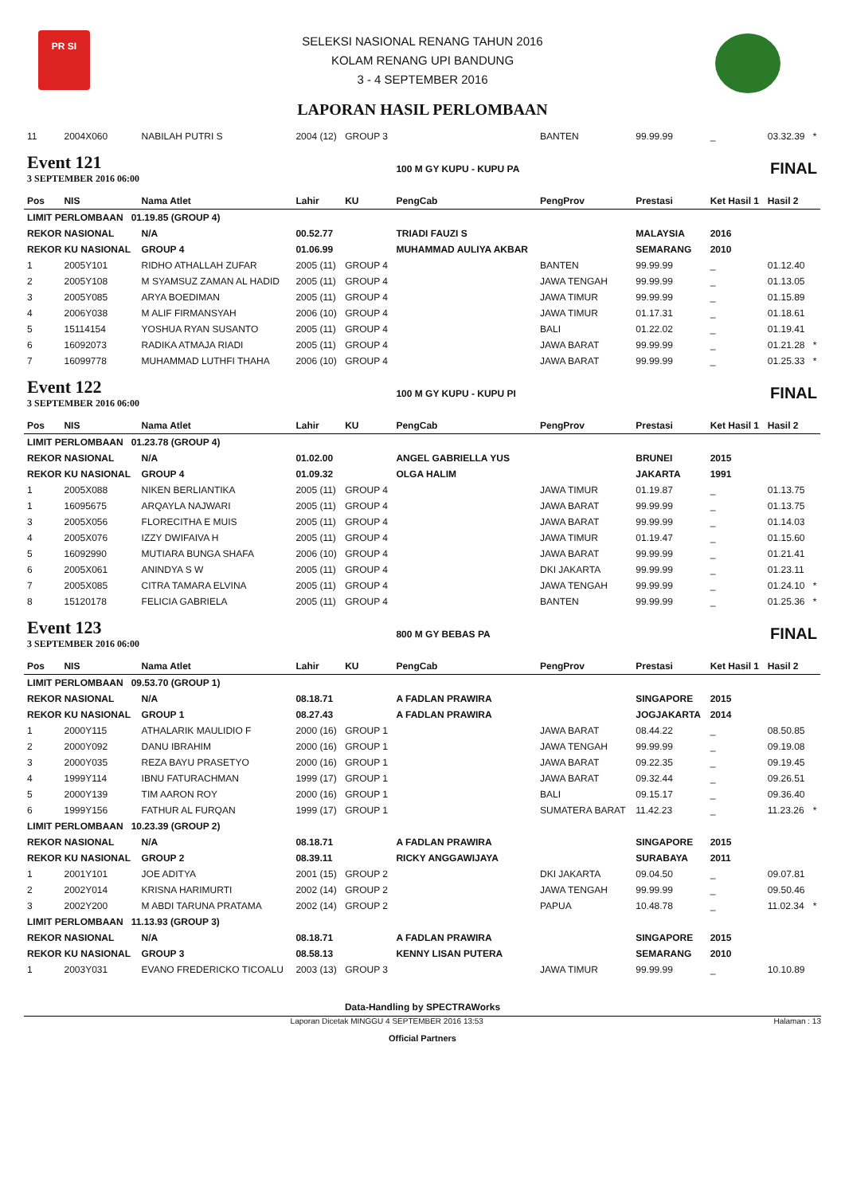PR SI
SELEKSI NASIONAL RENANG TAHUN 2016
KOLAM RENANG UPI BANDUNG
3 - 4 SEPTEMBER 2016
LAPORAN HASIL PERLOMBAAN
| 11 | 2004X060 | NABILAH PUTRI S | 2004 (12) | GROUP 3 | | BANTEN | 99.99.99 | _ | 03.32.39 | * |
| Event 121 3 SEPTEMBER 2016 06:00 | | | | | 100 M GY KUPU - KUPU PA | | | FINAL | | |
| Pos | NIS | Nama Atlet | Lahir | KU | PengCab | PengProv | Prestasi | Ket Hasil 1 | Hasil 2 | |
| LIMIT PERLOMBAAN 01.19.85 (GROUP 4) | | | | | | | | | | |
| REKOR NASIONAL | | N/A | 00.52.77 | | TRIADI FAUZI S | | MALAYSIA | 2016 | | |
| REKOR KU NASIONAL | | GROUP 4 | 01.06.99 | | MUHAMMAD AULIYA AKBAR | | SEMARANG | 2010 | | |
| 1 | 2005Y101 | RIDHO ATHALLAH ZUFAR | 2005 (11) | GROUP 4 | | BANTEN | 99.99.99 | _ | 01.12.40 | |
| 2 | 2005Y108 | M SYAMSUZ ZAMAN AL HADID | 2005 (11) | GROUP 4 | | JAWA TENGAH | 99.99.99 | _ | 01.13.05 | |
| 3 | 2005Y085 | ARYA BOEDIMAN | 2005 (11) | GROUP 4 | | JAWA TIMUR | 99.99.99 | _ | 01.15.89 | |
| 4 | 2006Y038 | M ALIF FIRMANSYAH | 2006 (10) | GROUP 4 | | JAWA TIMUR | 01.17.31 | _ | 01.18.61 | |
| 5 | 15114154 | YOSHUA RYAN SUSANTO | 2005 (11) | GROUP 4 | | BALI | 01.22.02 | _ | 01.19.41 | |
| 6 | 16092073 | RADIKA ATMAJA RIADI | 2005 (11) | GROUP 4 | | JAWA BARAT | 99.99.99 | _ | 01.21.28 | * |
| 7 | 16099778 | MUHAMMAD LUTHFI THAHA | 2006 (10) | GROUP 4 | | JAWA BARAT | 99.99.99 | _ | 01.25.33 | * |
| Event 122 3 SEPTEMBER 2016 06:00 | | | | | 100 M GY KUPU - KUPU PI | | | FINAL | | |
| Pos | NIS | Nama Atlet | Lahir | KU | PengCab | PengProv | Prestasi | Ket Hasil 1 | Hasil 2 | |
| LIMIT PERLOMBAAN 01.23.78 (GROUP 4) | | | | | | | | | | |
| REKOR NASIONAL | | N/A | 01.02.00 | | ANGEL GABRIELLA YUS | | BRUNEI | 2015 | | |
| REKOR KU NASIONAL | | GROUP 4 | 01.09.32 | | OLGA HALIM | | JAKARTA | 1991 | | |
| 1 | 2005X088 | NIKEN BERLIANTIKA | 2005 (11) | GROUP 4 | | JAWA TIMUR | 01.19.87 | _ | 01.13.75 | |
| 1 | 16095675 | ARQAYLA NAJWARI | 2005 (11) | GROUP 4 | | JAWA BARAT | 99.99.99 | _ | 01.13.75 | |
| 3 | 2005X056 | FLORECITHA E MUIS | 2005 (11) | GROUP 4 | | JAWA BARAT | 99.99.99 | _ | 01.14.03 | |
| 4 | 2005X076 | IZZY DWIFAIVA H | 2005 (11) | GROUP 4 | | JAWA TIMUR | 01.19.47 | _ | 01.15.60 | |
| 5 | 16092990 | MUTIARA BUNGA SHAFA | 2006 (10) | GROUP 4 | | JAWA BARAT | 99.99.99 | _ | 01.21.41 | |
| 6 | 2005X061 | ANINDYA S W | 2005 (11) | GROUP 4 | | DKI JAKARTA | 99.99.99 | _ | 01.23.11 | |
| 7 | 2005X085 | CITRA TAMARA ELVINA | 2005 (11) | GROUP 4 | | JAWA TENGAH | 99.99.99 | _ | 01.24.10 | * |
| 8 | 15120178 | FELICIA GABRIELA | 2005 (11) | GROUP 4 | | BANTEN | 99.99.99 | _ | 01.25.36 | * |
| Event 123 3 SEPTEMBER 2016 06:00 | | | | | 800 M GY BEBAS PA | | | FINAL | | |
| Pos | NIS | Nama Atlet | Lahir | KU | PengCab | PengProv | Prestasi | Ket Hasil 1 | Hasil 2 | |
| LIMIT PERLOMBAAN 09.53.70 (GROUP 1) | | | | | | | | | | |
| REKOR NASIONAL | | N/A | 08.18.71 | | A FADLAN PRAWIRA | | SINGAPORE | 2015 | | |
| REKOR KU NASIONAL | | GROUP 1 | 08.27.43 | | A FADLAN PRAWIRA | | JOGJAKARTA | 2014 | | |
| 1 | 2000Y115 | ATHALARIK MAULIDIO F | 2000 (16) | GROUP 1 | | JAWA BARAT | 08.44.22 | _ | 08.50.85 | |
| 2 | 2000Y092 | DANU IBRAHIM | 2000 (16) | GROUP 1 | | JAWA TENGAH | 99.99.99 | _ | 09.19.08 | |
| 3 | 2000Y035 | REZA BAYU PRASETYO | 2000 (16) | GROUP 1 | | JAWA BARAT | 09.22.35 | _ | 09.19.45 | |
| 4 | 1999Y114 | IBNU FATURACHMAN | 1999 (17) | GROUP 1 | | JAWA BARAT | 09.32.44 | _ | 09.26.51 | |
| 5 | 2000Y139 | TIM AARON ROY | 2000 (16) | GROUP 1 | | BALI | 09.15.17 | _ | 09.36.40 | |
| 6 | 1999Y156 | FATHUR AL FURQAN | 1999 (17) | GROUP 1 | | SUMATERA BARAT | 11.42.23 | _ | 11.23.26 | * |
| LIMIT PERLOMBAAN 10.23.39 (GROUP 2) | | | | | | | | | | |
| REKOR NASIONAL | | N/A | 08.18.71 | | A FADLAN PRAWIRA | | SINGAPORE | 2015 | | |
| REKOR KU NASIONAL | | GROUP 2 | 08.39.11 | | RICKY ANGGAWIJAYA | | SURABAYA | 2011 | | |
| 1 | 2001Y101 | JOE ADITYA | 2001 (15) | GROUP 2 | | DKI JAKARTA | 09.04.50 | _ | 09.07.81 | |
| 2 | 2002Y014 | KRISNA HARIMURTI | 2002 (14) | GROUP 2 | | JAWA TENGAH | 99.99.99 | _ | 09.50.46 | |
| 3 | 2002Y200 | M ABDI TARUNA PRATAMA | 2002 (14) | GROUP 2 | | PAPUA | 10.48.78 | _ | 11.02.34 | * |
| LIMIT PERLOMBAAN 11.13.93 (GROUP 3) | | | | | | | | | | |
| REKOR NASIONAL | | N/A | 08.18.71 | | A FADLAN PRAWIRA | | SINGAPORE | 2015 | | |
| REKOR KU NASIONAL | | GROUP 3 | 08.58.13 | | KENNY LISAN PUTERA | | SEMARANG | 2010 | | |
| 1 | 2003Y031 | EVANO FREDERICKO TICOALU | 2003 (13) | GROUP 3 | | JAWA TIMUR | 99.99.99 | _ | 10.10.89 | |
Data-Handling by SPECTRAWorks
Laporan Dicetak MINGGU 4 SEPTEMBER 2016 13:53 Halaman : 13
Official Partners